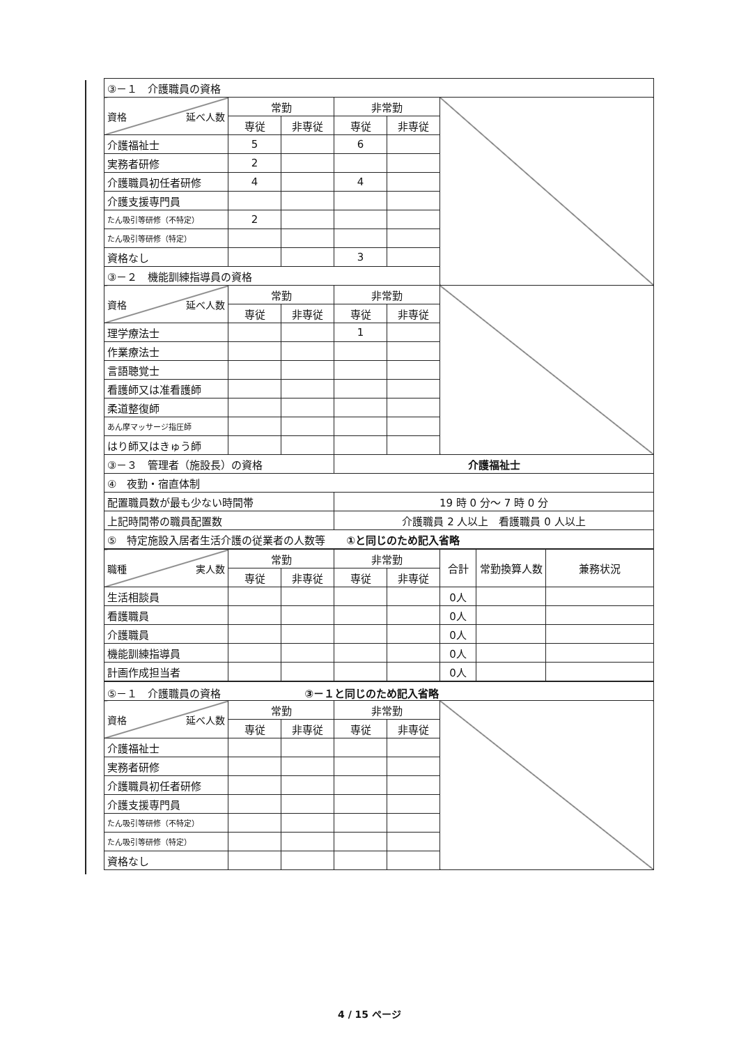| ③－１ 介護職員の資格 | | | | | |
| 資格 延べ人数 | 常勤 | | 非常勤 | | |
| | 専従 | 非専従 | 専従 | 非専従 | |
| 介護福祉士 | 5 | | 6 | | |
| 実務者研修 | 2 | | | | |
| 介護職員初任者研修 | 4 | | 4 | | |
| 介護支援専門員 | | | | | |
| たん吸引等研修（不特定） | 2 | | | | |
| たん吸引等研修（特定） | | | | | |
| 資格なし | | | 3 | | |
| ③－２ 機能訓練指導員の資格 | | | | | |
| 資格 延べ人数 | 常勤 | | 非常勤 | | |
| | 専従 | 非専従 | 専従 | 非専従 | |
| 理学療法士 | | | 1 | | |
| 作業療法士 | | | | | |
| 言語聴覚士 | | | | | |
| 看護師又は准看護師 | | | | | |
| 柔道整復師 | | | | | |
| あん摩マッサージ指圧師 | | | | | |
| はり師又はきゅう師 | | | | | |
| ③－３ 管理者（施設長）の資格 | | | 介護福祉士 | | |
| ④ 夜勤・宿直体制 | | | | | |
| 配置職員数が最も少ない時間帯 | | | 19 時 0 分～ 7 時 0 分 | | |
| 上記時間帯の職員配置数 | | | 介護職員 2 人以上 看護職員 0 人以上 | | |
| ⑤ 特定施設入居者生活介護の従業者の人数等 ①と同じのため記入省略 | | | | | |
| 職種 実人数 | 常勤 | | 非常勤 | | 合計 | 常勤換算人数 | 兼務状況 |
| | 専従 | 非専従 | 専従 | 非専従 | | | |
| 生活相談員 | | | | | 0人 | | |
| 看護職員 | | | | | 0人 | | |
| 介護職員 | | | | | 0人 | | |
| 機能訓練指導員 | | | | | 0人 | | |
| 計画作成担当者 | | | | | 0人 | | |
| ⑤－１ 介護職員の資格 ③－１と同じのため記入省略 | | | | | |
| 資格 延べ人数 | 常勤 | | 非常勤 | | |
| | 専従 | 非専従 | 専従 | 非専従 | |
| 介護福祉士 | | | | | |
| 実務者研修 | | | | | |
| 介護職員初任者研修 | | | | | |
| 介護支援専門員 | | | | | |
| たん吸引等研修（不特定） | | | | | |
| たん吸引等研修（特定） | | | | | |
| 資格なし | | | | | |
4 / 15 ページ